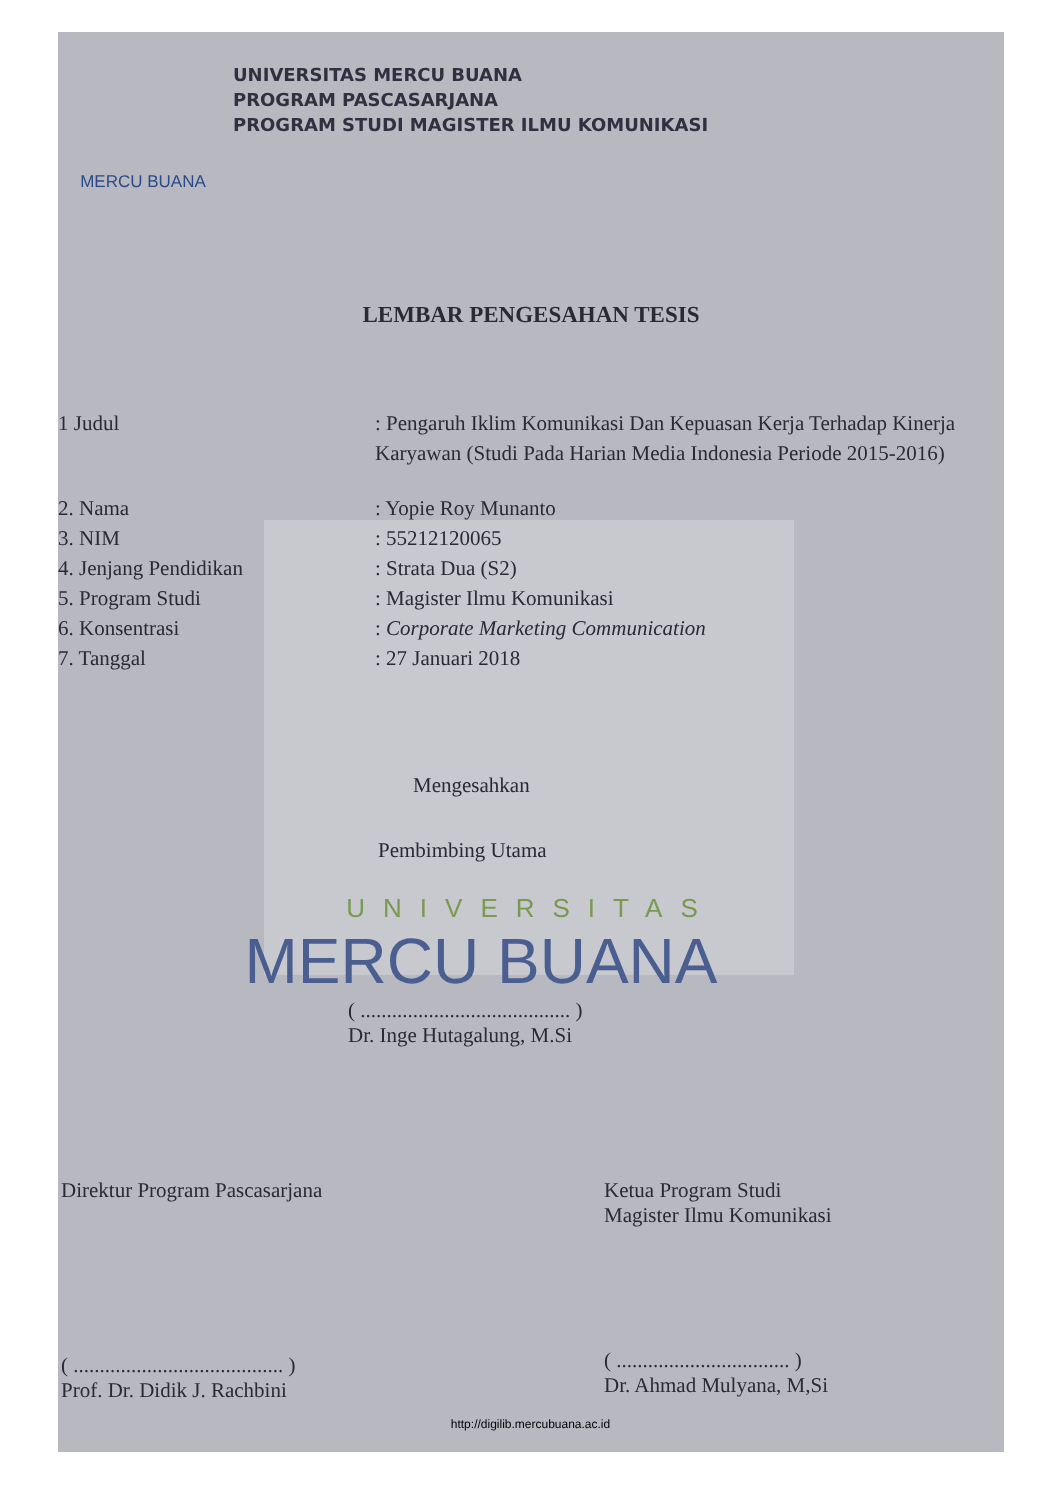MERCU BUANA
UNIVERSITAS MERCU BUANA
PROGRAM PASCASARJANA
PROGRAM STUDI MAGISTER ILMU KOMUNIKASI
LEMBAR PENGESAHAN TESIS
1 Judul : Pengaruh Iklim Komunikasi Dan Kepuasan Kerja Terhadap Kinerja Karyawan (Studi Pada Harian Media Indonesia Periode 2015-2016)
2. Nama : Yopie Roy Munanto
3. NIM : 55212120065
4. Jenjang Pendidikan : Strata Dua (S2)
5. Program Studi : Magister Ilmu Komunikasi
6. Konsentrasi : Corporate Marketing Communication
7. Tanggal : 27 Januari 2018
Mengesahkan
Pembimbing Utama
UNIVERSITAS
MERCU BUANA
( ........................................ )
Dr. Inge Hutagalung, M.Si
Direktur Program Pascasarjana
( ........................................ )
Prof. Dr. Didik J. Rachbini
Ketua Program Studi
Magister Ilmu Komunikasi
( ................................. )
Dr. Ahmad Mulyana, M,Si
http://digilib.mercubuana.ac.id